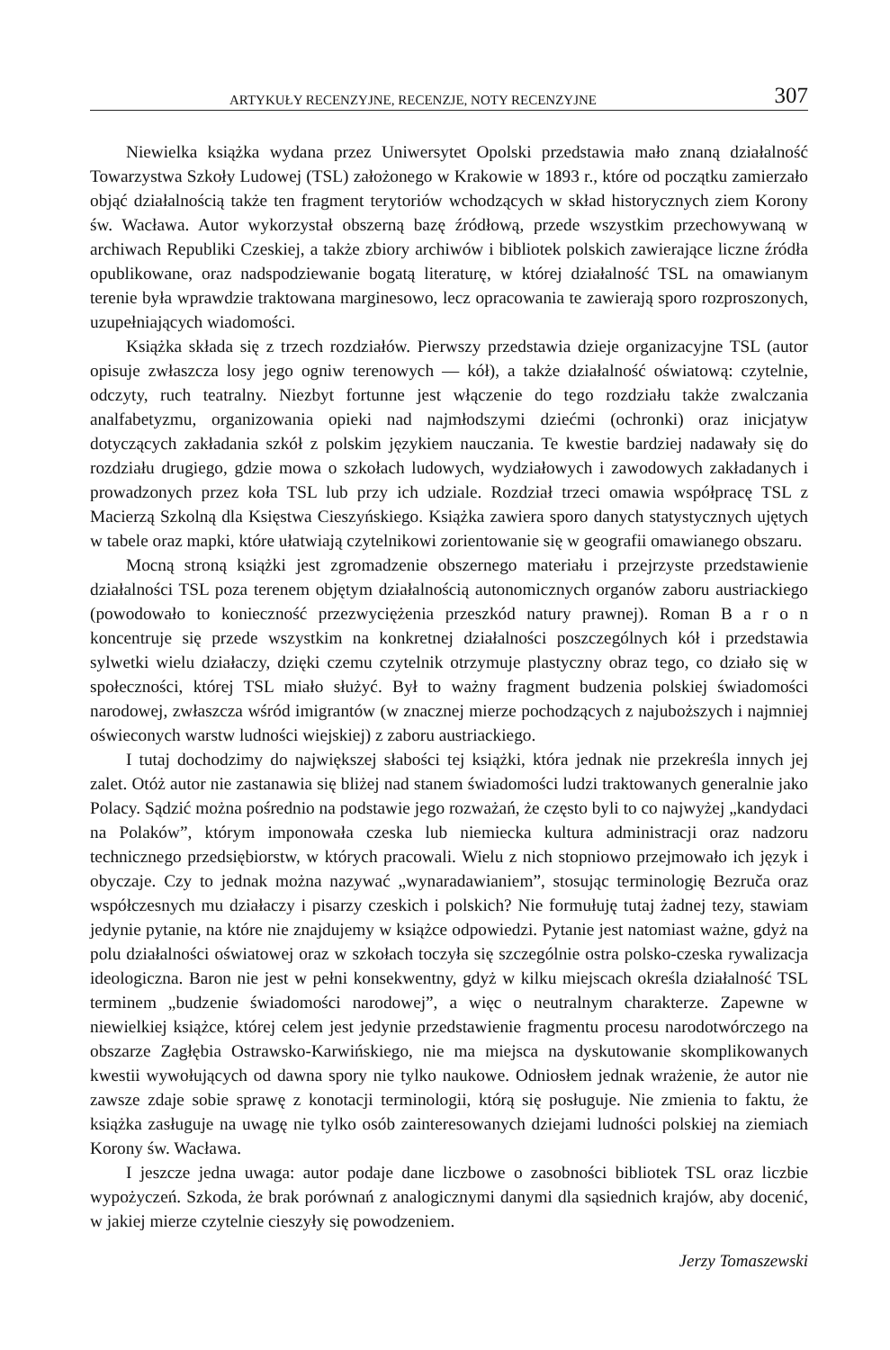ARTYKUŁY RECENZYJNE, RECENZJE, NOTY RECENZYJNE 307
Niewielka książka wydana przez Uniwersytet Opolski przedstawia mało znaną działalność Towarzystwa Szkoły Ludowej (TSL) założonego w Krakowie w 1893 r., które od początku zamierzało objąć działalnością także ten fragment terytoriów wchodzących w skład historycznych ziem Korony św. Wacława. Autor wykorzystał obszerną bazę źródłową, przede wszystkim przechowywaną w archiwach Republiki Czeskiej, a także zbiory archiwów i bibliotek polskich zawierające liczne źródła opublikowane, oraz nadspodziewanie bogatą literaturę, w której działalność TSL na omawianym terenie była wprawdzie traktowana marginesowo, lecz opracowania te zawierają sporo rozproszonych, uzupełniających wiadomości.
Książka składa się z trzech rozdziałów. Pierwszy przedstawia dzieje organizacyjne TSL (autor opisuje zwłaszcza losy jego ogniw terenowych — kół), a także działalność oświatową: czytelnie, odczyty, ruch teatralny. Niezbyt fortunne jest włączenie do tego rozdziału także zwalczania analfabetyzmu, organizowania opieki nad najmłodszymi dziećmi (ochronki) oraz inicjatyw dotyczących zakładania szkół z polskim językiem nauczania. Te kwestie bardziej nadawały się do rozdziału drugiego, gdzie mowa o szkołach ludowych, wydziałowych i zawodowych zakładanych i prowadzonych przez koła TSL lub przy ich udziale. Rozdział trzeci omawia współpracę TSL z Macierzą Szkolną dla Księstwa Cieszyńskiego. Książka zawiera sporo danych statystycznych ujętych w tabele oraz mapki, które ułatwiają czytelnikowi zorientowanie się w geografii omawianego obszaru.
Mocną stroną książki jest zgromadzenie obszernego materiału i przejrzyste przedstawienie działalności TSL poza terenem objętym działalnością autonomicznych organów zaboru austriackiego (powodowało to konieczność przezwyciężenia przeszkód natury prawnej). Roman B a r o n koncentruje się przede wszystkim na konkretnej działalności poszczególnych kół i przedstawia sylwetki wielu działaczy, dzięki czemu czytelnik otrzymuje plastyczny obraz tego, co działo się w społeczności, której TSL miało służyć. Był to ważny fragment budzenia polskiej świadomości narodowej, zwłaszcza wśród imigrantów (w znacznej mierze pochodzących z najuboższych i najmniej oświeconych warstw ludności wiejskiej) z zaboru austriackiego.
I tutaj dochodzimy do największej słabości tej książki, która jednak nie przekreśla innych jej zalet. Otóż autor nie zastanawia się bliżej nad stanem świadomości ludzi traktowanych generalnie jako Polacy. Sądzić można pośrednio na podstawie jego rozważań, że często byli to co najwyżej „kandydaci na Polaków”, którym imponowała czeska lub niemiecka kultura administracji oraz nadzoru technicznego przedsiębiorstw, w których pracowali. Wielu z nich stopniowo przejmowało ich język i obyczaje. Czy to jednak można nazywać „wynaradawianiem”, stosując terminologię Bezruča oraz współczesnych mu działaczy i pisarzy czeskich i polskich? Nie formułuję tutaj żadnej tezy, stawiam jedynie pytanie, na które nie znajdujemy w książce odpowiedzi. Pytanie jest natomiast ważne, gdyż na polu działalności oświatowej oraz w szkołach toczyła się szczególnie ostra polsko-czeska rywalizacja ideologiczna. Baron nie jest w pełni konsekwentny, gdyż w kilku miejscach określa działalność TSL terminem „budzenie świadomości narodowej”, a więc o neutralnym charakterze. Zapewne w niewielkiej książce, której celem jest jedynie przedstawienie fragmentu procesu narodotwórczego na obszarze Zagłębia Ostrawsko-Karwińskiego, nie ma miejsca na dyskutowanie skomplikowanych kwestii wywołujących od dawna spory nie tylko naukowe. Odniosłem jednak wrażenie, że autor nie zawsze zdaje sobie sprawę z konotacji terminologii, którą się posługuje. Nie zmienia to faktu, że książka zasługuje na uwagę nie tylko osób zainteresowanych dziejami ludności polskiej na ziemiach Korony św. Wacława.
I jeszcze jedna uwaga: autor podaje dane liczbowe o zasobności bibliotek TSL oraz liczbie wypożyczeń. Szkoda, że brak porównań z analogicznymi danymi dla sąsiednich krajów, aby docenić, w jakiej mierze czytelnie cieszyły się powodzeniem.
Jerzy Tomaszewski